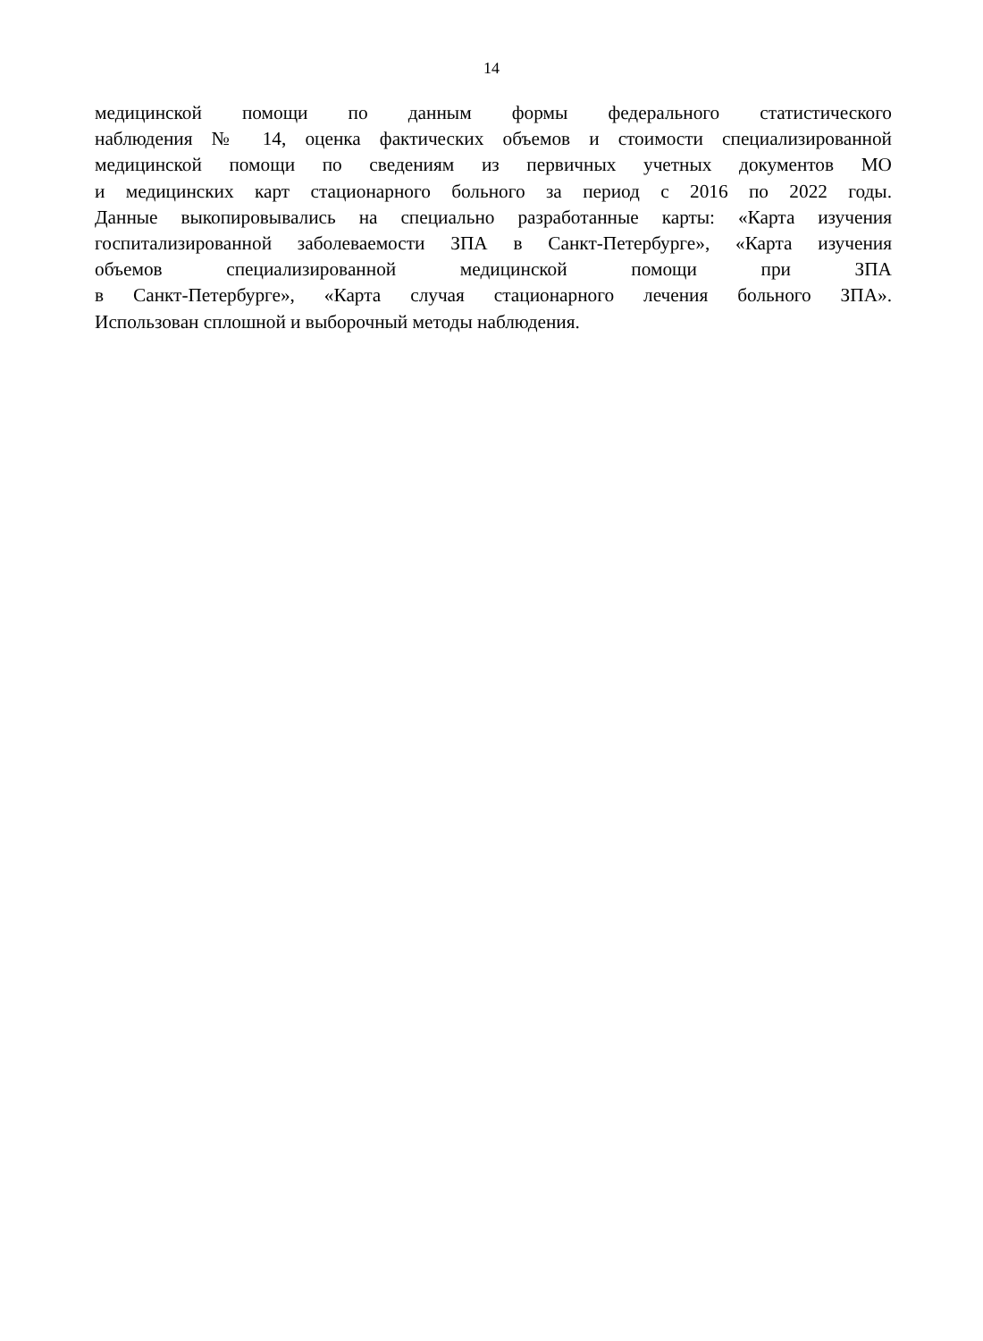14
медицинской помощи по данным формы федерального статистического
наблюдения № 14, оценка фактических объемов и стоимости специализированной
медицинской помощи по сведениям из первичных учетных документов МО
и медицинских карт стационарного больного за период с 2016 по 2022 годы.
Данные выкопировывались на специально разработанные карты: «Карта изучения
госпитализированной заболеваемости ЗПА в Санкт-Петербурге», «Карта изучения
объемов специализированной медицинской помощи при ЗПА
в Санкт-Петербурге», «Карта случая стационарного лечения больного ЗПА».
Использован сплошной и выборочный методы наблюдения.